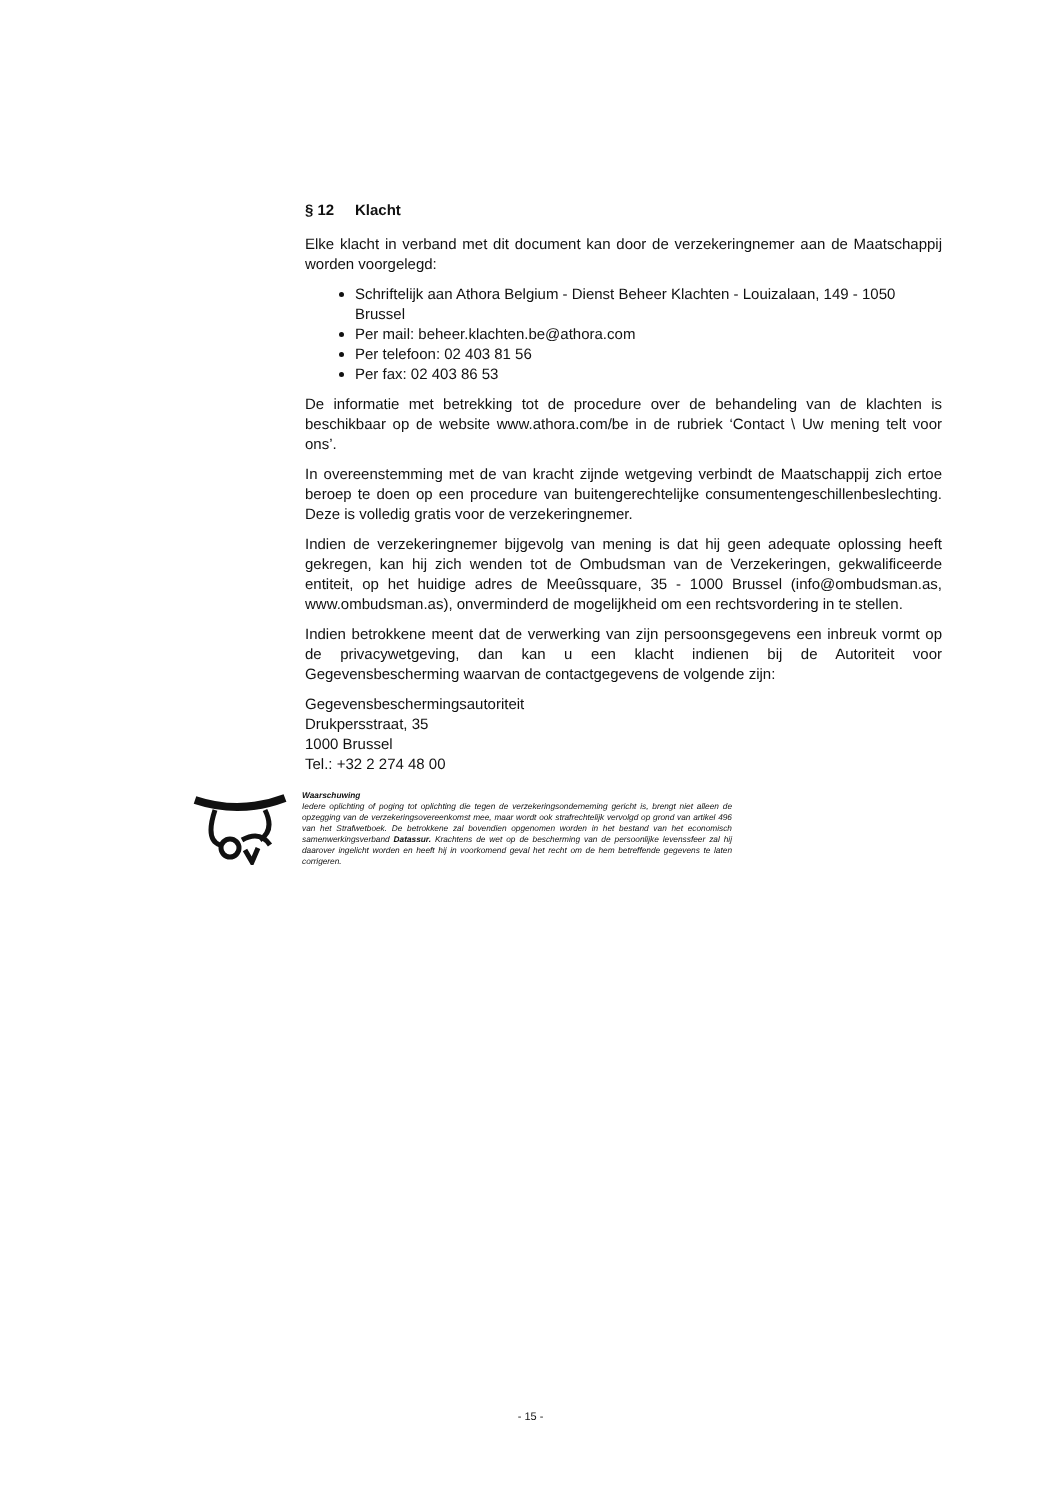§ 12 Klacht
Elke klacht in verband met dit document kan door de verzekeringnemer aan de Maatschappij worden voorgelegd:
Schriftelijk aan Athora Belgium - Dienst Beheer Klachten - Louizalaan, 149 - 1050 Brussel
Per mail: beheer.klachten.be@athora.com
Per telefoon: 02 403 81 56
Per fax: 02 403 86 53
De informatie met betrekking tot de procedure over de behandeling van de klachten is beschikbaar op de website www.athora.com/be in de rubriek ‘Contact \ Uw mening telt voor ons’.
In overeenstemming met de van kracht zijnde wetgeving verbindt de Maatschappij zich ertoe beroep te doen op een procedure van buitengerechtelijke consumentengeschillenbeslechting. Deze is volledig gratis voor de verzekeringnemer.
Indien de verzekeringnemer bijgevolg van mening is dat hij geen adequate oplossing heeft gekregen, kan hij zich wenden tot de Ombudsman van de Verzekeringen, gekwalificeerde entiteit, op het huidige adres de Meeûssquare, 35 - 1000 Brussel (info@ombudsman.as, www.ombudsman.as), onverminderd de mogelijkheid om een rechtsvordering in te stellen.
Indien betrokkene meent dat de verwerking van zijn persoonsgegevens een inbreuk vormt op de privacywetgeving, dan kan u een klacht indienen bij de Autoriteit voor Gegevensbescherming waarvan de contactgegevens de volgende zijn:
Gegevensbeschermingsautoriteit
Drukpersstraat, 35
1000 Brussel
Tel.: +32 2 274 48 00
Waarschuwing
Iedere oplichting of poging tot oplichting die tegen de verzekeringsonderneming gericht is, brengt niet alleen de opzegging van de verzekeringsovereenkomst mee, maar wordt ook strafrechtelijk vervolgd op grond van artikel 496 van het Strafwetboek. De betrokkene zal bovendien opgenomen worden in het bestand van het economisch samenwerkingsverband Datassur. Krachtens de wet op de bescherming van de persoonlijke levenssfeer zal hij daarover ingelicht worden en heeft hij in voorkomend geval het recht om de hem betreffende gegevens te laten corrigeren.
- 15 -